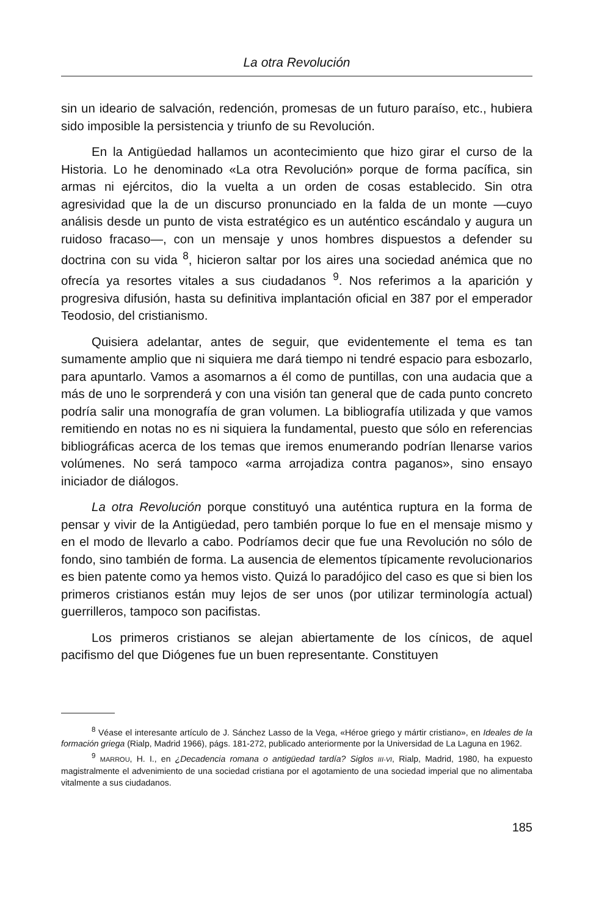La otra Revolución
sin un ideario de salvación, redención, promesas de un futuro paraíso, etc., hubiera sido imposible la persistencia y triunfo de su Revolución.
En la Antigüedad hallamos un acontecimiento que hizo girar el curso de la Historia. Lo he denominado «La otra Revolución» porque de forma pacífica, sin armas ni ejércitos, dio la vuelta a un orden de cosas establecido. Sin otra agresividad que la de un discurso pronunciado en la falda de un monte —cuyo análisis desde un punto de vista estratégico es un auténtico escándalo y augura un ruidoso fracaso—, con un mensaje y unos hombres dispuestos a defender su doctrina con su vida <sup>8</sup>, hicieron saltar por los aires una sociedad anémica que no ofrecía ya resortes vitales a sus ciudadanos <sup>9</sup>. Nos referimos a la aparición y progresiva difusión, hasta su definitiva implantación oficial en 387 por el emperador Teodosio, del cristianismo.
Quisiera adelantar, antes de seguir, que evidentemente el tema es tan sumamente amplio que ni siquiera me dará tiempo ni tendré espacio para esbozarlo, para apuntarlo. Vamos a asomarnos a él como de puntillas, con una audacia que a más de uno le sorprenderá y con una visión tan general que de cada punto concreto podría salir una monografía de gran volumen. La bibliografía utilizada y que vamos remitiendo en notas no es ni siquiera la fundamental, puesto que sólo en referencias bibliográficas acerca de los temas que iremos enumerando podrían llenarse varios volúmenes. No será tampoco «arma arrojadiza contra paganos», sino ensayo iniciador de diálogos.
La otra Revolución porque constituyó una auténtica ruptura en la forma de pensar y vivir de la Antigüedad, pero también porque lo fue en el mensaje mismo y en el modo de llevarlo a cabo. Podríamos decir que fue una Revolución no sólo de fondo, sino también de forma. La ausencia de elementos típicamente revolucionarios es bien patente como ya hemos visto. Quizá lo paradójico del caso es que si bien los primeros cristianos están muy lejos de ser unos (por utilizar terminología actual) guerrilleros, tampoco son pacifistas.
Los primeros cristianos se alejan abiertamente de los cínicos, de aquel pacifismo del que Diógenes fue un buen representante. Constituyen
<sup>8</sup> Véase el interesante artículo de J. Sánchez Lasso de la Vega, «Héroe griego y mártir cristiano», en Ideales de la formación griega (Rialp, Madrid 1966), págs. 181-272, publicado anteriormente por la Universidad de La Laguna en 1962.
<sup>9</sup> MARROU, H. I., en ¿Decadencia romana o antigüedad tardía? Siglos III-VI, Rialp, Madrid, 1980, ha expuesto magistralmente el advenimiento de una sociedad cristiana por el agotamiento de una sociedad imperial que no alimentaba vitalmente a sus ciudadanos.
185